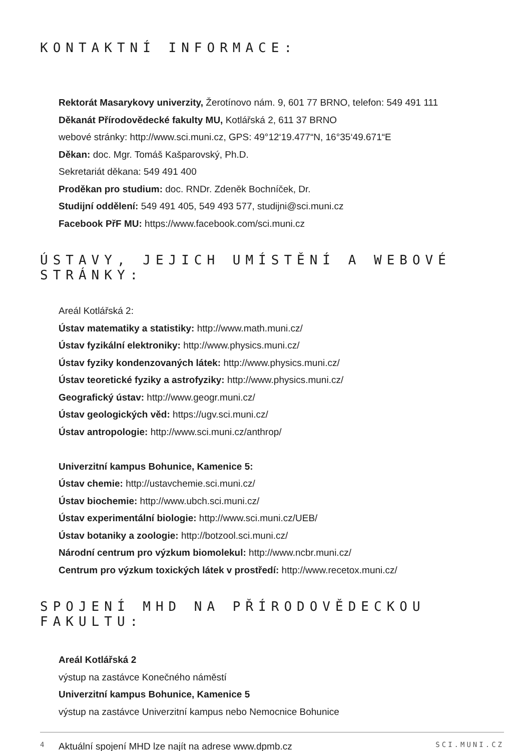KONTAKTNÍ INFORMACE:
Rektorát Masarykovy univerzity, Žerotínovo nám. 9, 601 77 BRNO, telefon: 549 491 111
Děkanát Přírodovědecké fakulty MU, Kotlářská 2, 611 37 BRNO
webové stránky: http://www.sci.muni.cz, GPS: 49°12‘19.477“N, 16°35‘49.671“E
Děkan: doc. Mgr. Tomáš Kašparovský, Ph.D.
Sekretariát děkana: 549 491 400
Proděkan pro studium: doc. RNDr. Zdeněk Bochníček, Dr.
Studijní oddělení: 549 491 405, 549 493 577, studijni@sci.muni.cz
Facebook PřF MU: https://www.facebook.com/sci.muni.cz
ÚSTAVY, JEJICH UMÍSTĚNÍ A WEBOVÉ STRÁNKY:
Areál Kotlářská 2:
Ústav matematiky a statistiky: http://www.math.muni.cz/
Ústav fyzikální elektroniky: http://www.physics.muni.cz/
Ústav fyziky kondenzovaných látek: http://www.physics.muni.cz/
Ústav teoretické fyziky a astrofyziky: http://www.physics.muni.cz/
Geografický ústav: http://www.geogr.muni.cz/
Ústav geologických věd: https://ugv.sci.muni.cz/
Ústav antropologie: http://www.sci.muni.cz/anthrop/
Univerzitní kampus Bohunice, Kamenice 5:
Ústav chemie: http://ustavchemie.sci.muni.cz/
Ústav biochemie: http://www.ubch.sci.muni.cz/
Ústav experimentální biologie: http://www.sci.muni.cz/UEB/
Ústav botaniky a zoologie: http://botzool.sci.muni.cz/
Národní centrum pro výzkum biomolekul: http://www.ncbr.muni.cz/
Centrum pro výzkum toxických látek v prostředí: http://www.recetox.muni.cz/
SPOJENÍ MHD NA PŘÍRODOVĚDECKOU FAKULTU:
Areál Kotlářská 2
výstup na zastávce Konečného náměstí
Univerzitní kampus Bohunice, Kamenice 5
výstup na zastávce Univerzitní kampus nebo Nemocnice Bohunice
Aktuální spojení MHD lze najít na adrese www.dpmb.cz
4 SCI.MUNI.CZ